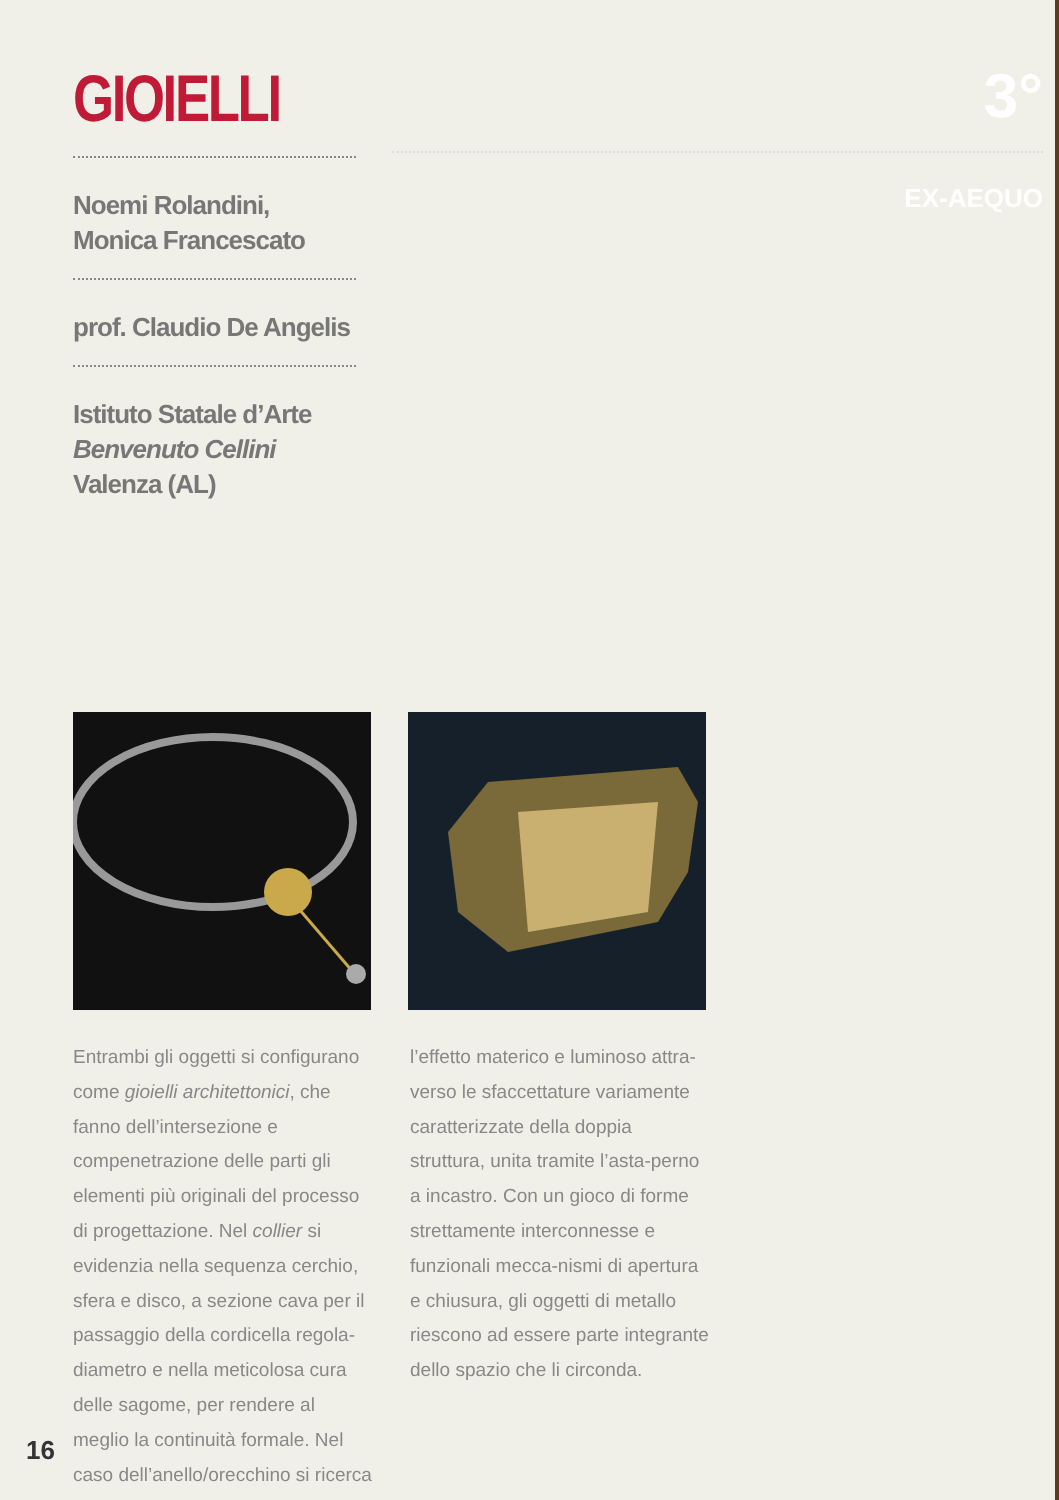GIOIELLI
Noemi Rolandini,
Monica Francescato
prof. Claudio De Angelis
Istituto Statale d’Arte
Benvenuto Cellini
Valenza (AL)
3°
EX-AEQUO
Entrambi gli oggetti si configurano come gioielli architettonici, che fanno dell’intersezione e compenetrazione delle parti gli elementi più originali del processo di progettazione. Nel collier si evidenzia nella sequenza cerchio, sfera e disco, a sezione cava per il passaggio della cordicella regola-diametro e nella meticolosa cura delle sagome, per rendere al meglio la continuità formale. Nel caso dell’anello/orecchino si ricerca
l’effetto materico e luminoso attra-verso le sfaccettature variamente caratterizzate della doppia struttura, unita tramite l’asta-perno a incastro. Con un gioco di forme strettamente interconnesse e funzionali mecca-nismi di apertura e chiusura, gli oggetti di metallo riescono ad essere parte integrante dello spazio che li circonda.
16